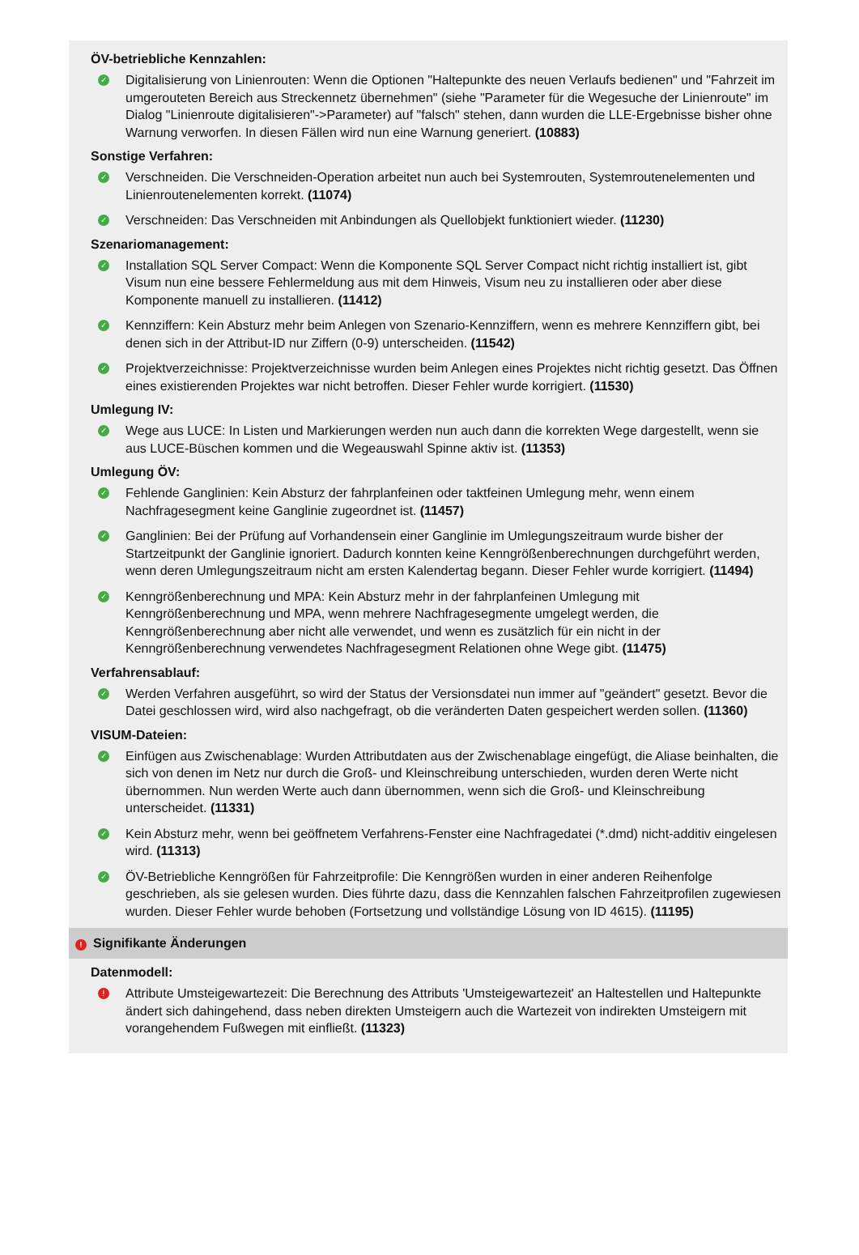ÖV-betriebliche Kennzahlen:
✓
Digitalisierung von Linienrouten: Wenn die Optionen "Haltepunkte des neuen Verlaufs bedienen" und "Fahrzeit im umgerouteten Bereich aus Streckennetz übernehmen" (siehe "Parameter für die Wegesuche der Linienroute" im Dialog "Linienroute digitalisieren"->Parameter) auf "falsch" stehen, dann wurden die LLE-Ergebnisse bisher ohne Warnung verworfen. In diesen Fällen wird nun eine Warnung generiert. (10883)
Sonstige Verfahren:
✓
Verschneiden. Die Verschneiden-Operation arbeitet nun auch bei Systemrouten, Systemroutenelementen und Linienroutenelementen korrekt. (11074)
✓
Verschneiden: Das Verschneiden mit Anbindungen als Quellobjekt funktioniert wieder. (11230)
Szenariomanagement:
✓
Installation SQL Server Compact: Wenn die Komponente SQL Server Compact nicht richtig installiert ist, gibt Visum nun eine bessere Fehlermeldung aus mit dem Hinweis, Visum neu zu installieren oder aber diese Komponente manuell zu installieren. (11412)
✓
Kennziffern: Kein Absturz mehr beim Anlegen von Szenario-Kennziffern, wenn es mehrere Kennziffern gibt, bei denen sich in der Attribut-ID nur Ziffern (0-9) unterscheiden. (11542)
✓
Projektverzeichnisse: Projektverzeichnisse wurden beim Anlegen eines Projektes nicht richtig gesetzt. Das Öffnen eines existierenden Projektes war nicht betroffen. Dieser Fehler wurde korrigiert. (11530)
Umlegung IV:
✓
Wege aus LUCE: In Listen und Markierungen werden nun auch dann die korrekten Wege dargestellt, wenn sie aus LUCE-Büschen kommen und die Wegeauswahl Spinne aktiv ist. (11353)
Umlegung ÖV:
✓
Fehlende Ganglinien: Kein Absturz der fahrplanfeinen oder taktfeinen Umlegung mehr, wenn einem Nachfragesegment keine Ganglinie zugeordnet ist. (11457)
✓
Ganglinien: Bei der Prüfung auf Vorhandensein einer Ganglinie im Umlegungszeitraum wurde bisher der Startzeitpunkt der Ganglinie ignoriert. Dadurch konnten keine Kenngrößenberechnungen durchgeführt werden, wenn deren Umlegungszeitraum nicht am ersten Kalendertag begann. Dieser Fehler wurde korrigiert. (11494)
✓
Kenngrößenberechnung und MPA: Kein Absturz mehr in der fahrplanfeinen Umlegung mit Kenngrößenberechnung und MPA, wenn mehrere Nachfragesegmente umgelegt werden, die Kenngrößenberechnung aber nicht alle verwendet, und wenn es zusätzlich für ein nicht in der Kenngrößenberechnung verwendetes Nachfragesegment Relationen ohne Wege gibt. (11475)
Verfahrensablauf:
✓
Werden Verfahren ausgeführt, so wird der Status der Versionsdatei nun immer auf "geändert" gesetzt. Bevor die Datei geschlossen wird, wird also nachgefragt, ob die veränderten Daten gespeichert werden sollen. (11360)
VISUM-Dateien:
✓
Einfügen aus Zwischenablage: Wurden Attributdaten aus der Zwischenablage eingefügt, die Aliase beinhalten, die sich von denen im Netz nur durch die Groß- und Kleinschreibung unterschieden, wurden deren Werte nicht übernommen. Nun werden Werte auch dann übernommen, wenn sich die Groß- und Kleinschreibung unterscheidet. (11331)
✓
Kein Absturz mehr, wenn bei geöffnetem Verfahrens-Fenster eine Nachfragedatei (*.dmd) nicht-additiv eingelesen wird. (11313)
✓
ÖV-Betriebliche Kenngrößen für Fahrzeitprofile: Die Kenngrößen wurden in einer anderen Reihenfolge geschrieben, als sie gelesen wurden. Dies führte dazu, dass die Kennzahlen falschen Fahrzeitprofilen zugewiesen wurden. Dieser Fehler wurde behoben (Fortsetzung und vollständige Lösung von ID 4615). (11195)
! Signifikante Änderungen
Datenmodell:
!
Attribute Umsteigewartezeit: Die Berechnung des Attributs 'Umsteigewartezeit' an Haltestellen und Haltepunkte ändert sich dahingehend, dass neben direkten Umsteigern auch die Wartezeit von indirekten Umsteigern mit vorangehendem Fußwegen mit einfließt. (11323)